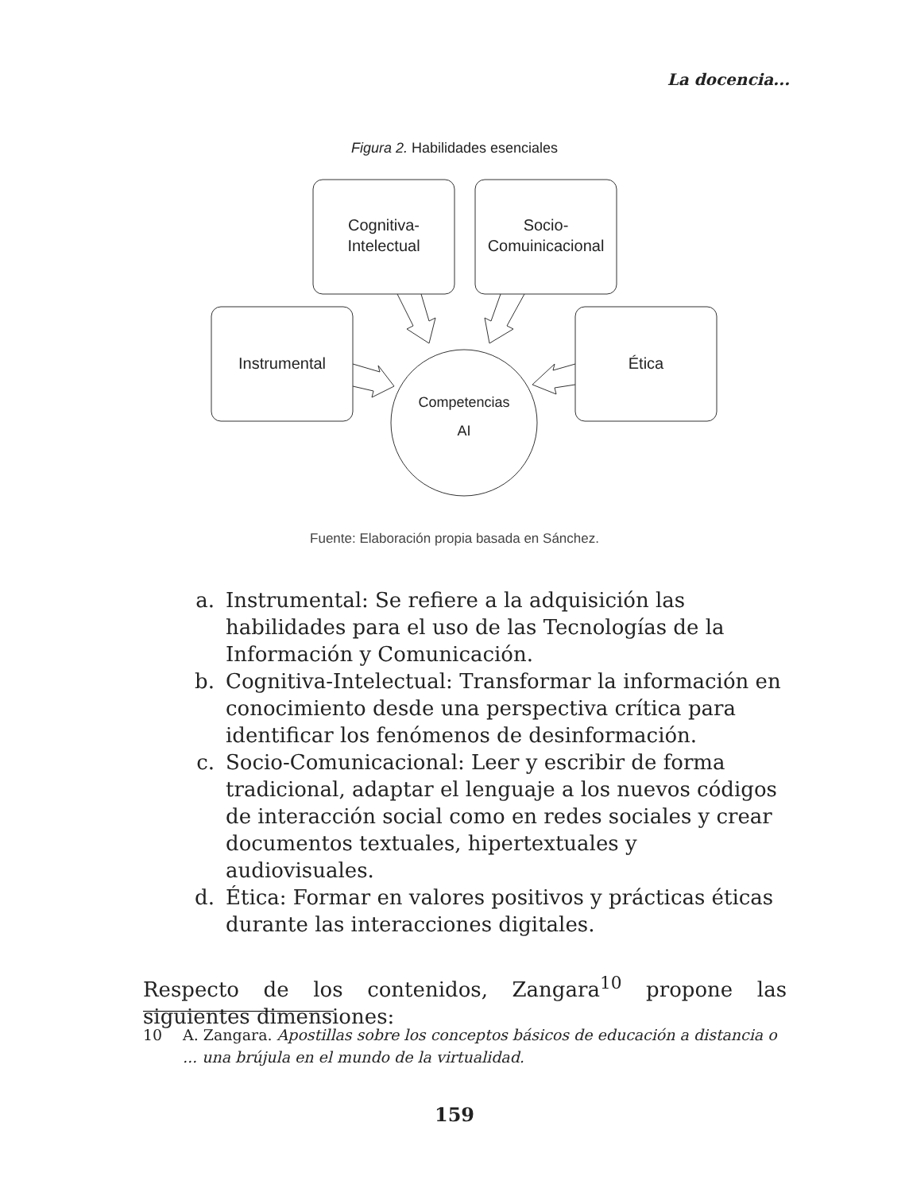La docencia...
Figura 2. Habilidades esenciales
Cognitiva-
Intelectual
Socio-
Comuinicacional
Instrumental
Ética
Competencias
AI
Fuente: Elaboración propia basada en Sánchez.
a. Instrumental: Se refiere a la adquisición las habilidades para el uso de las Tecnologías de la Información y Comunicación.
b. Cognitiva-Intelectual: Transformar la información en conocimiento desde una perspectiva crítica para identificar los fenómenos de desinformación.
c. Socio-Comunicacional: Leer y escribir de forma tradicional, adaptar el lenguaje a los nuevos códigos de interacción social como en redes sociales y crear documentos textuales, hipertextuales y audiovisuales.
d. Ética: Formar en valores positivos y prácticas éticas durante las interacciones digitales.
Respecto de los contenidos, Zangara<sup>10</sup> propone las siguientes dimensiones:
10 A. Zangara. Apostillas sobre los conceptos básicos de educación a distancia o ... una brújula en el mundo de la virtualidad.
159